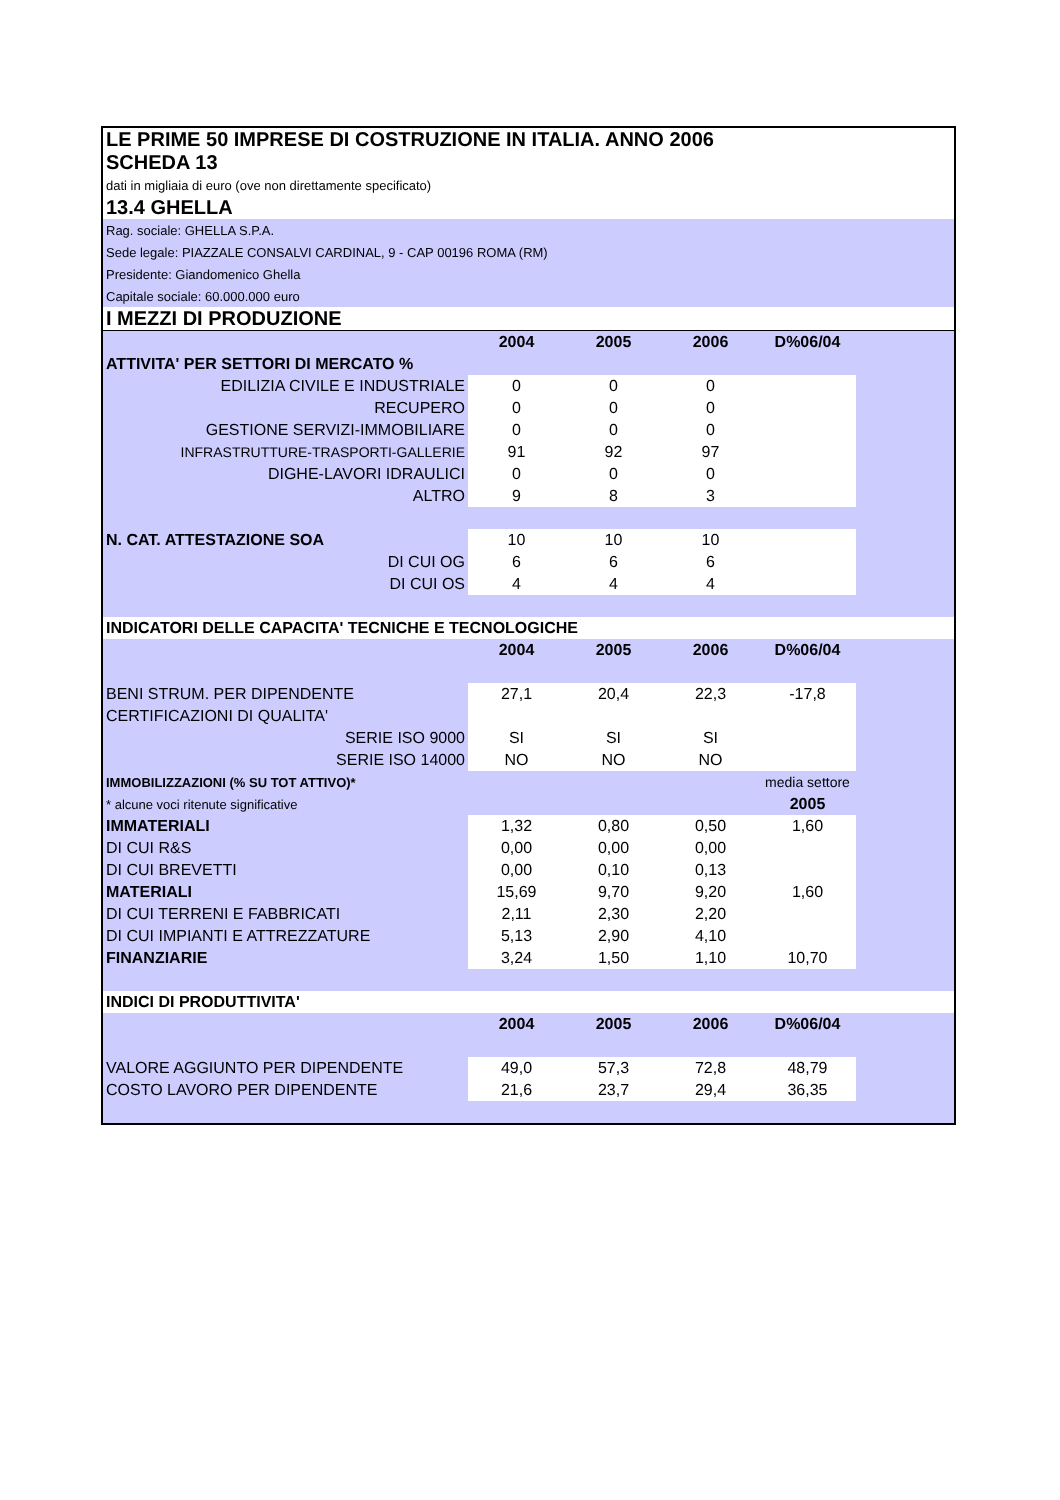| LE PRIME 50 IMPRESE DI COSTRUZIONE IN ITALIA. ANNO 2006 | | | | | |
| SCHEDA 13 | | | | | |
| dati in migliaia di euro (ove non direttamente specificato) | | | | | |
| 13.4 GHELLA | | | | | |
| Rag. sociale: GHELLA S.P.A. | | | | | |
| Sede legale: PIAZZALE CONSALVI CARDINAL, 9 - CAP 00196 ROMA (RM) | | | | | |
| Presidente: Giandomenico Ghella | | | | | |
| Capitale sociale: 60.000.000 euro | | | | | |
| I MEZZI DI PRODUZIONE | | | | | |
| | 2004 | 2005 | 2006 | D%06/04 | |
| ATTIVITA' PER SETTORI DI MERCATO % | | | | | |
| EDILIZIA CIVILE E INDUSTRIALE | 0 | 0 | 0 | | |
| RECUPERO | 0 | 0 | 0 | | |
| GESTIONE SERVIZI-IMMOBILIARE | 0 | 0 | 0 | | |
| INFRASTRUTTURE-TRASPORTI-GALLERIE | 91 | 92 | 97 | | |
| DIGHE-LAVORI IDRAULICI | 0 | 0 | 0 | | |
| ALTRO | 9 | 8 | 3 | | |
| N. CAT. ATTESTAZIONE SOA | 10 | 10 | 10 | | |
| DI CUI OG | 6 | 6 | 6 | | |
| DI CUI OS | 4 | 4 | 4 | | |
| INDICATORI DELLE CAPACITA' TECNICHE E TECNOLOGICHE | | | | | |
| | 2004 | 2005 | 2006 | D%06/04 | |
| BENI STRUM. PER DIPENDENTE | 27,1 | 20,4 | 22,3 | -17,8 | |
| CERTIFICAZIONI DI QUALITA' | | | | | |
| SERIE ISO 9000 | SI | SI | SI | | |
| SERIE ISO 14000 | NO | NO | NO | | |
| IMMOBILIZZAZIONI (% SU TOT ATTIVO)* | | | | media settore | |
| * alcune voci ritenute significative | | | | 2005 | |
| IMMATERIALI | 1,32 | 0,80 | 0,50 | 1,60 | |
| DI CUI R&S | 0,00 | 0,00 | 0,00 | | |
| DI CUI BREVETTI | 0,00 | 0,10 | 0,13 | | |
| MATERIALI | 15,69 | 9,70 | 9,20 | 1,60 | |
| DI CUI TERRENI E FABBRICATI | 2,11 | 2,30 | 2,20 | | |
| DI CUI IMPIANTI E ATTREZZATURE | 5,13 | 2,90 | 4,10 | | |
| FINANZIARIE | 3,24 | 1,50 | 1,10 | 10,70 | |
| INDICI DI PRODUTTIVITA' | | | | | |
| | 2004 | 2005 | 2006 | D%06/04 | |
| VALORE AGGIUNTO PER DIPENDENTE | 49,0 | 57,3 | 72,8 | 48,79 | |
| COSTO LAVORO PER DIPENDENTE | 21,6 | 23,7 | 29,4 | 36,35 | |